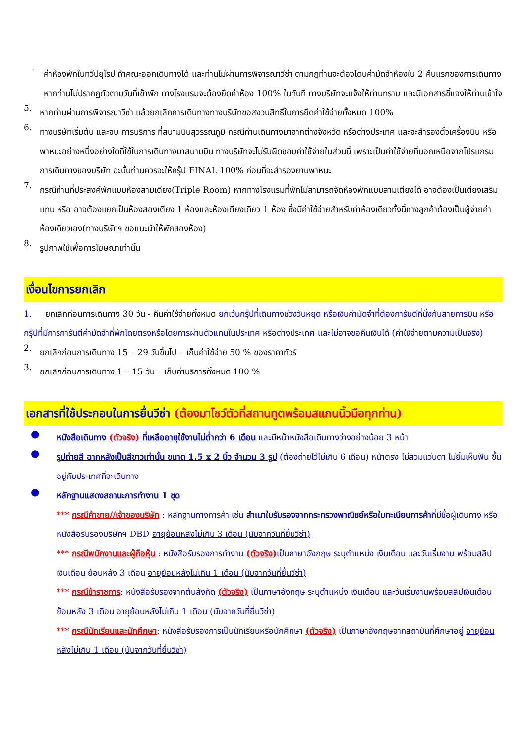-
ค่าห้องพักในทวีปยุโรป ถ้าคณะออกเดินทางได้ และท่านไม่ผ่านการพิจารณาวีซ่า ตามกฎท่านจะต้องโดนค่ามัดจำห้องใน 2 คืนแรกของการเดินทางหากท่านไม่ปรากฏตัวตามวันที่เข้าพัก ทางโรงแรมจะต้องยึดค่าห้อง 100% ในทันที ทางบริษัทจะแจ้งให้ท่านทราบ และมีเอกสารชี้แจงให้ท่านเข้าใจ
5.
หากท่านผ่านการพิจารณาวีซ่า แล้วยกเลิกการเดินทางทางบริษัทขอสงวนสิทธิ์ในการยึดค่าใช้จ่ายทั้งหมด 100%
6.
ทางบริษัทเริ่มต้น และจบ การบริการ ที่สนามบินสุวรรณภูมิ กรณีท่านเดินทางมาจากต่างจังหวัด หรือต่างประเทศ และจะสำรองตั๋วเครื่องบิน หรือพาหนะอย่างหนึ่งอย่างใดที่ใช้ในการเดินทางมาสนามบิน ทางบริษัทจะไม่รับผิดชอบค่าใช้จ่ายในส่วนนี้ เพราะเป็นค่าใช้จ่ายที่นอกเหนือจากโปรแกรมการเดินทางของบริษัท ฉะนั้นท่านควรจะให้กรุ๊ป FINAL 100% ก่อนที่จะสำรองยานพาหนะ
7.
กรณีท่านที่ประสงค์พักแบบห้องสามเตียง(Triple Room) หากทางโรงแรมที่พักไม่สามารถจัดห้องพักแบบสามเตียงได้ อาจต้องเป็นเตียงเสริมแทน หรือ อาจต้องแยกเป็นห้องสองเตียง 1 ห้องและห้องเตียงเดียว 1 ห้อง ซึ่งมีค่าใช้จ่ายสำหรับค่าห้องเดียวทั้งนี้ทางลูกค้าต้องเป็นผู้จ่ายค่าห้องเดียวเอง(ทางบริษัทฯ ขอแนะนำให้พักสองห้อง)
8.
รูปภาพใช้เพื่อการโฆษณาเท่านั้น
เงื่อนไขการยกเลิก
1. ยกเลิกก่อนการเดินทาง 30 วัน - คืนค่าใช้จ่ายทั้งหมด ยกเว้นกรุ๊ปที่เดินทางช่วงวันหยุด หรือเงินค่ามัดจำที่ต้องการันตีที่นั่งกับสายการบิน หรือ กรุ๊ปที่มีการการันตีค่ามัดจำที่พักโดยตรงหรือโดยการผ่านตัวแทนในประเทศ หรือต่างประเทศ และไม่อาจขอคืนเงินได้ (ค่าใช้จ่ายตามความเป็นจริง)
2.
ยกเลิกก่อนการเดินทาง 15 – 29 วันขึ้นไป – เก็บค่าใช้จ่าย 50 % ของราคาทัวร์
3.
ยกเลิกก่อนการเดินทาง 1 – 15 วัน – เก็บค่าบริการทั้งหมด 100 %
เอกสารที่ใช้ประกอบในการยื่นวีซ่า (ต้องมาโชว์ตัวที่สถานทูตพร้อมสแกนนิ้วมือทุกท่าน)
●
หนังสือเดินทาง (ตัวจริง) ที่เหลืออายุใช้งานไม่ต่ำกว่า 6 เดือน และมีหน้าหนังสือเดินทางว่างอย่างน้อย 3 หน้า
●
รูปถ่ายสี ฉากหลังเป็นสีขาวเท่านั้น ขนาด 1.5 x 2 นิ้ว จำนวน 3 รูป (ต้องถ่ายไว้ไม่เกิน 6 เดือน) หน้าตรง ไม่สวมแว่นตา ไม่ยิ้มเห็นฟัน ขึ้นอยู่กับประเทศที่จะเดินทาง
●
หลักฐานแสดงสถานะการทำงาน 1 ชุด
*** กรณีค้าขาย//เจ้าของบริษัท : หลักฐานทางการค้า เช่น สำเนาใบรับรองจากกระทรวงพาณิชย์หรือใบทะเบียนการค้าที่มีชื่อผู้เดินทาง หรือ หนังสือรับรองบริษัทฯ DBD อายุย้อนหลังไม่เกิน 3 เดือน (นับจากวันที่ยื่นวีซ่า)
*** กรณีพนักงานและผู้ถือหุ้น : หนังสือรับรองการทำงาน (ตัวจริง) เป็นภาษาอังกฤษ ระบุตำแหน่ง เงินเดือน และวันเริ่มงาน พร้อมสลิปเงินเดือน ย้อนหลัง 3 เดือน อายุย้อนหลังไม่เกิน 1 เดือน (นับจากวันที่ยื่นวีซ่า)
*** กรณีข้าราชการ: หนังสือรับรองจากต้นสังกัด (ตัวจริง) เป็นภาษาอังกฤษ ระบุตำแหน่ง เงินเดือน และวันเริ่มงานพร้อมสลิปเงินเดือนย้อนหลัง 3 เดือน อายุย้อนหลังไม่เกิน 1 เดือน (นับจากวันที่ยื่นวีซ่า)
*** กรณีนักเรียนและนักศึกษา: หนังสือรับรองการเป็นนักเรียนหรือนักศึกษา (ตัวจริง) เป็นภาษาอังกฤษจากสถาบันที่ศึกษาอยู่ อายุย้อนหลังไม่เกิน 1 เดือน (นับจากวันที่ยื่นวีซ่า)